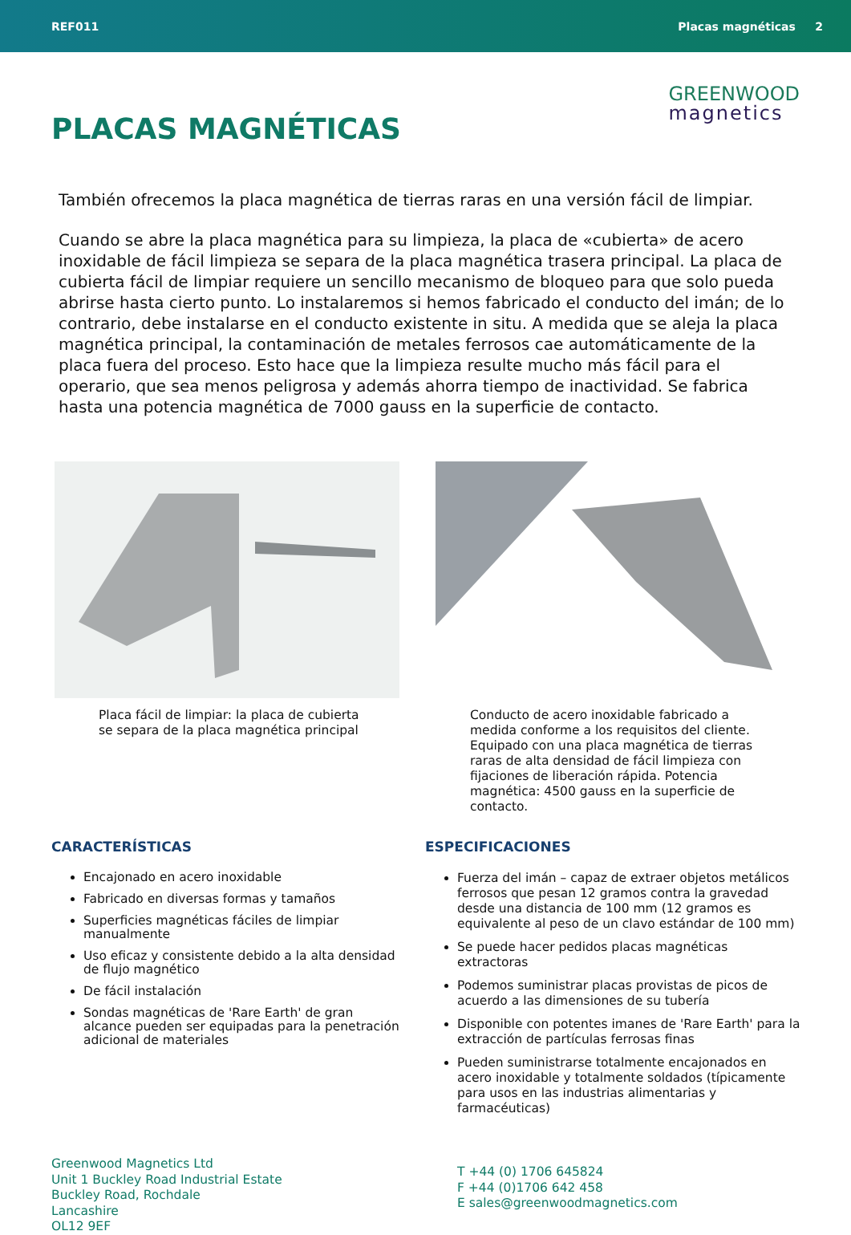REF011 Placas magnéticas 2
PLACAS MAGNÉTICAS
GREENWOOD
magnetics
También ofrecemos la placa magnética de tierras raras en una versión fácil de limpiar.
Cuando se abre la placa magnética para su limpieza, la placa de «cubierta» de acero inoxidable de fácil limpieza se separa de la placa magnética trasera principal. La placa de cubierta fácil de limpiar requiere un sencillo mecanismo de bloqueo para que solo pueda abrirse hasta cierto punto. Lo instalaremos si hemos fabricado el conducto del imán; de lo contrario, debe instalarse en el conducto existente in situ. A medida que se aleja la placa magnética principal, la contaminación de metales ferrosos cae automáticamente de la placa fuera del proceso. Esto hace que la limpieza resulte mucho más fácil para el operario, que sea menos peligrosa y además ahorra tiempo de inactividad. Se fabrica hasta una potencia magnética de 7000 gauss en la superficie de contacto.
Placa fácil de limpiar: la placa de cubierta se separa de la placa magnética principal
Conducto de acero inoxidable fabricado a medida conforme a los requisitos del cliente. Equipado con una placa magnética de tierras raras de alta densidad de fácil limpieza con fijaciones de liberación rápida. Potencia magnética: 4500 gauss en la superficie de contacto.
CARACTERÍSTICAS
Encajonado en acero inoxidable
Fabricado en diversas formas y tamaños
Superficies magnéticas fáciles de limpiar manualmente
Uso eficaz y consistente debido a la alta densidad de flujo magnético
De fácil instalación
Sondas magnéticas de 'Rare Earth' de gran alcance pueden ser equipadas para la penetración adicional de materiales
ESPECIFICACIONES
Fuerza del imán – capaz de extraer objetos metálicos ferrosos que pesan 12 gramos contra la gravedad desde una distancia de 100 mm (12 gramos es equivalente al peso de un clavo estándar de 100 mm)
Se puede hacer pedidos placas magnéticas extractoras
Podemos suministrar placas provistas de picos de acuerdo a las dimensiones de su tubería
Disponible con potentes imanes de 'Rare Earth' para la extracción de partículas ferrosas finas
Pueden suministrarse totalmente encajonados en acero inoxidable y totalmente soldados (típicamente para usos en las industrias alimentarias y farmacéuticas)
Greenwood Magnetics Ltd
Unit 1 Buckley Road Industrial Estate
Buckley Road, Rochdale
Lancashire
OL12 9EF
T +44 (0) 1706 645824
F +44 (0)1706 642 458
E sales@greenwoodmagnetics.com